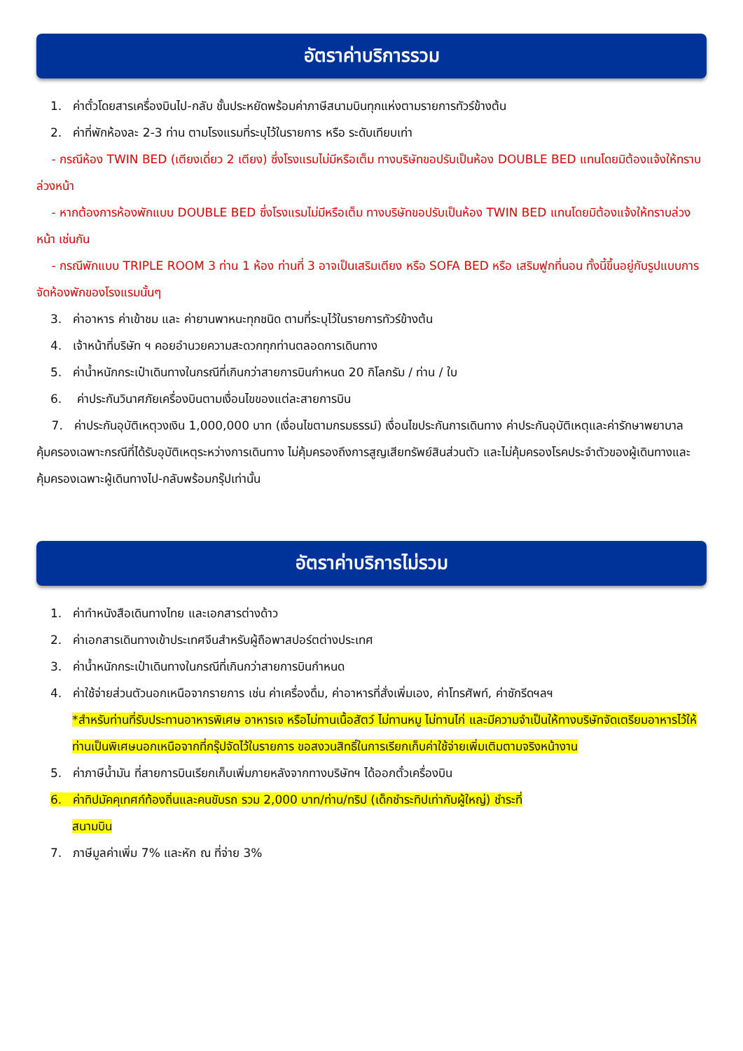อัตราค่าบริการรวม
1. ค่าตั๋วโดยสารเครื่องบินไป-กลับ ชั้นประหยัดพร้อมค่าภาษีสนามบินทุกแห่งตามรายการทัวร์ข้างต้น
2. ค่าที่พักห้องละ 2-3 ท่าน ตามโรงแรมที่ระบุไว้ในรายการ หรือ ระดับเทียบเท่า
- กรณีห้อง TWIN BED (เตียงเดี่ยว 2 เตียง) ซึ่งโรงแรมไม่มีหรือเต็ม ทางบริษัทขอปรับเป็นห้อง DOUBLE BED แทนโดยมิต้องแจ้งให้ทราบล่วงหน้า
- หากต้องการห้องพักแบบ DOUBLE BED ซึ่งโรงแรมไม่มีหรือเต็ม ทางบริษัทขอปรับเป็นห้อง TWIN BED แทนโดยมิต้องแจ้งให้ทราบล่วงหน้า เช่นกัน
- กรณีพักแบบ TRIPLE ROOM 3 ท่าน 1 ห้อง ท่านที่ 3 อาจเป็นเสริมเตียง หรือ SOFA BED หรือ เสริมฟูกที่นอน ทั้งนี้ขึ้นอยู่กับรูปแบบการจัดห้องพักของโรงแรมนั้นๆ
3. ค่าอาหาร ค่าเข้าชม และ ค่ายานพาหนะทุกชนิด ตามที่ระบุไว้ในรายการทัวร์ข้างต้น
4. เจ้าหน้าที่บริษัท ฯ คอยอำนวยความสะดวกทุกท่านตลอดการเดินทาง
5. ค่าน้ำหนักกระเป๋าเดินทางในกรณีที่เกินกว่าสายการบินกำหนด 20 กิโลกรัม / ท่าน / ใบ
6. ค่าประกันวินาศภัยเครื่องบินตามเงื่อนไขของแต่ละสายการบิน
7. ค่าประกันอุบัติเหตุวงเงิน 1,000,000 บาท (เงื่อนไขตามกรมธรรม์) เงื่อนไขประกันการเดินทาง ค่าประกันอุบัติเหตุและค่ารักษาพยาบาลคุ้มครองเฉพาะกรณีที่ได้รับอุบัติเหตุระหว่างการเดินทาง ไม่คุ้มครองถึงการสูญเสียทรัพย์สินส่วนตัว และไม่คุ้มครองโรคประจำตัวของผู้เดินทางและคุ้มครองเฉพาะผู้เดินทางไป-กลับพร้อมกรุ๊ปเท่านั้น
อัตราค่าบริการไม่รวม
1. ค่าทำหนังสือเดินทางไทย และเอกสารต่างด้าว
2. ค่าเอกสารเดินทางเข้าประเทศจีนสำหรับผู้ถือพาสปอร์ตต่างประเทศ
3. ค่าน้ำหนักกระเป๋าเดินทางในกรณีที่เกินกว่าสายการบินกำหนด
4. ค่าใช้จ่ายส่วนตัวนอกเหนือจากรายการ เช่น ค่าเครื่องดื่ม, ค่าอาหารที่สั่งเพิ่มเอง, ค่าโทรศัพท์, ค่าซักรีดฯลฯ
*สำหรับท่านที่รับประทานอาหารพิเศษ อาหารเจ หรือไม่ทานเนื้อสัตว์ ไม่ทานหมู ไม่ทานไก่ และมีความจำเป็นให้ทางบริษัทจัดเตรียมอาหารไว้ให้ท่านเป็นพิเศษนอกเหนือจากที่กรุ๊ปจัดไว้ในรายการ ขอสงวนสิทธิ์ในการเรียกเก็บค่าใช้จ่ายเพิ่มเติมตามจริงหน้างาน
5. ค่าภาษีน้ำมัน ที่สายการบินเรียกเก็บเพิ่มภายหลังจากทางบริษัทฯ ได้ออกตั๋วเครื่องบิน
6. ค่าทิปมัคคุเทศก์ท้องถิ่นและคนขับรถ รวม 2,000 บาท/ท่าน/ทริป (เด็กชำระทิปเท่ากับผู้ใหญ่) ชำระที่
สนามบิน
7. ภาษีมูลค่าเพิ่ม 7% และหัก ณ ที่จ่าย 3%